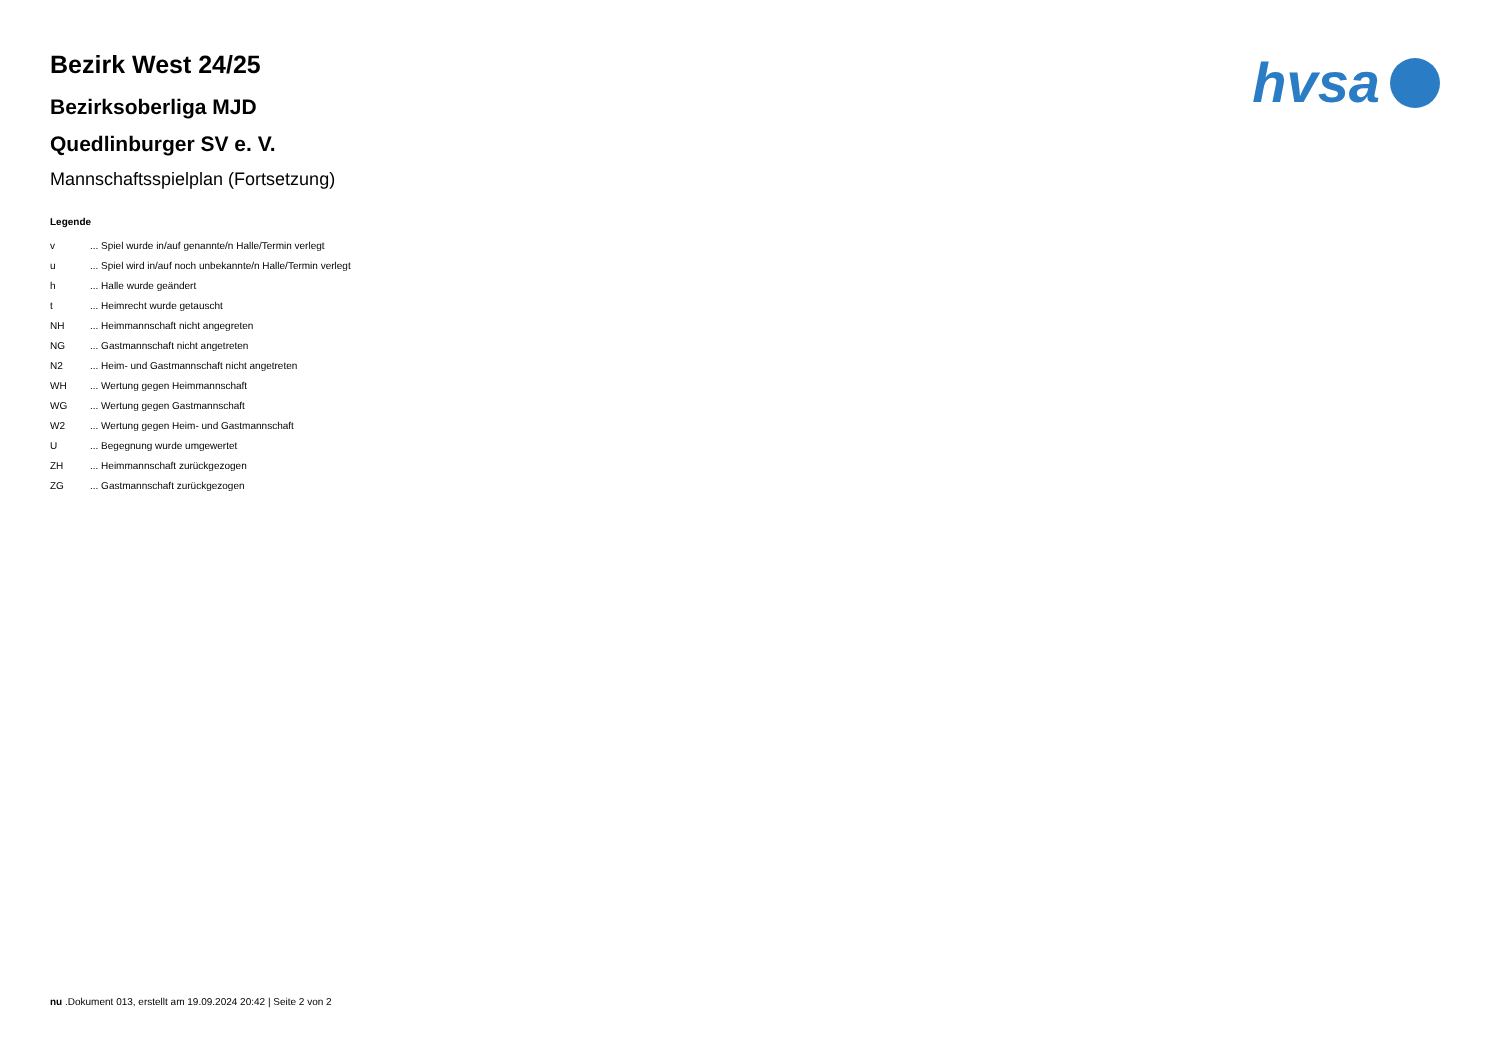hvsa
Bezirk West 24/25
Bezirksoberliga MJD
Quedlinburger SV e. V.
Mannschaftsspielplan (Fortsetzung)
Legende
v ... Spiel wurde in/auf genannte/n Halle/Termin verlegt
u ... Spiel wird in/auf noch unbekannte/n Halle/Termin verlegt
h ... Halle wurde geändert
t ... Heimrecht wurde getauscht
NH ... Heimmannschaft nicht angegreten
NG ... Gastmannschaft nicht angetreten
N2 ... Heim- und Gastmannschaft nicht angetreten
WH ... Wertung gegen Heimmannschaft
WG ... Wertung gegen Gastmannschaft
W2 ... Wertung gegen Heim- und Gastmannschaft
U ... Begegnung wurde umgewertet
ZH ... Heimmannschaft zurückgezogen
ZG ... Gastmannschaft zurückgezogen
nu .Dokument 013, erstellt am 19.09.2024 20:42 | Seite 2 von 2